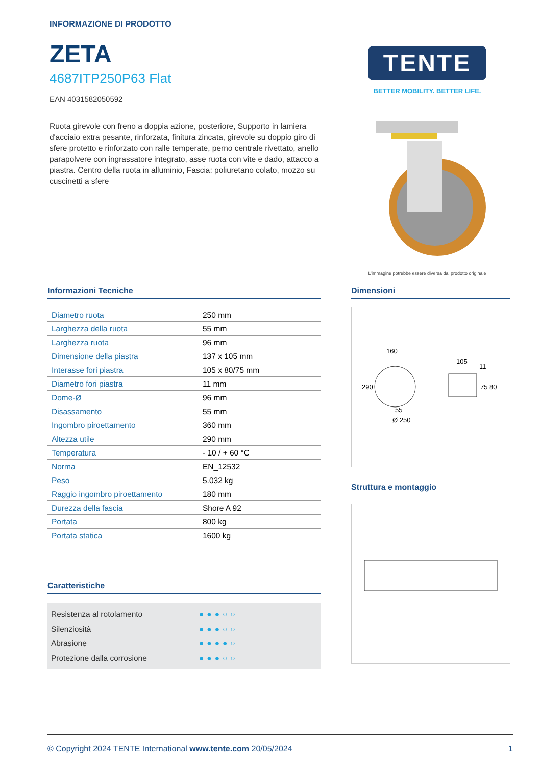INFORMAZIONE DI PRODOTTO
ZETA
4687ITP250P63 Flat
EAN 4031582050592
Ruota girevole con freno a doppia azione, posteriore, Supporto in lamiera d'acciaio extra pesante, rinforzata, finitura zincata, girevole su doppio giro di sfere protetto e rinforzato con ralle temperate, perno centrale rivettato, anello parapolvere con ingrassatore integrato, asse ruota con vite e dado, attacco a piastra. Centro della ruota in alluminio, Fascia: poliuretano colato, mozzo su cuscinetti a sfere
TENTE
BETTER MOBILITY. BETTER LIFE.
L’immagine potrebbe essere diversa dal prodotto originale
Informazioni Tecniche
| Diametro ruota | 250 mm |
| Larghezza della ruota | 55 mm |
| Larghezza ruota | 96 mm |
| Dimensione della piastra | 137 x 105 mm |
| Interasse fori piastra | 105 x 80/75 mm |
| Diametro fori piastra | 11 mm |
| Dome-Ø | 96 mm |
| Disassamento | 55 mm |
| Ingombro piroettamento | 360 mm |
| Altezza utile | 290 mm |
| Temperatura | - 10 / + 60 °C |
| Norma | EN_12532 |
| Peso | 5.032 kg |
| Raggio ingombro piroettamento | 180 mm |
| Durezza della fascia | Shore A 92 |
| Portata | 800 kg |
| Portata statica | 1600 kg |
Caratteristiche
Resistenza al rotolamento ●●●○○
Silenziosità ●●●○○
Abrasione ●●●●○
Protezione dalla corrosione ●●●○○
Dimensioni
160
290
55
Ø 250
105
11
75
80
Struttura e montaggio
© Copyright 2024 TENTE International www.tente.com 20/05/2024 1